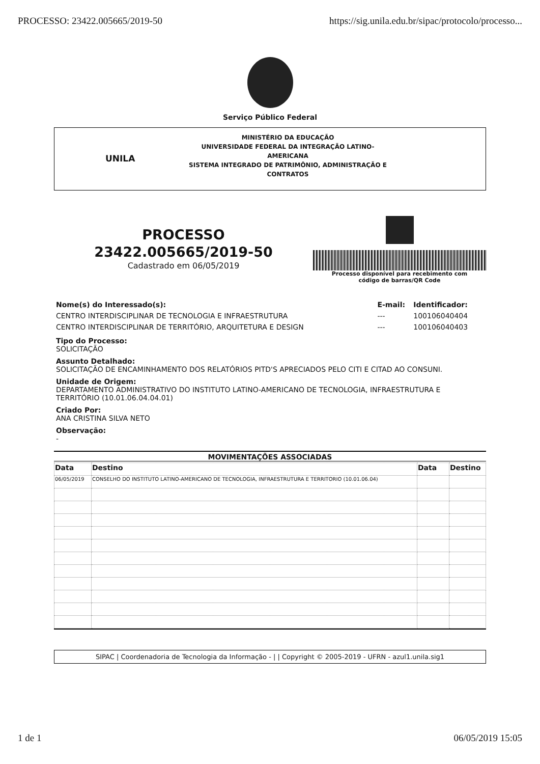PROCESSO: 23422.005665/2019-50 https://sig.unila.edu.br/sipac/protocolo/processo...
Serviço Público Federal
UNILA
MINISTÉRIO DA EDUCAÇÃO
UNIVERSIDADE FEDERAL DA INTEGRAÇÃO LATINO-AMERICANA
SISTEMA INTEGRADO DE PATRIMÔNIO, ADMINISTRAÇÃO E
CONTRATOS
PROCESSO
23422.005665/2019-50
Cadastrado em 06/05/2019
Processo disponível para recebimento com
código de barras/QR Code
| Nome(s) do Interessado(s): | E-mail: | Identificador: |
| CENTRO INTERDISCIPLINAR DE TECNOLOGIA E INFRAESTRUTURA | --- | 100106040404 |
| CENTRO INTERDISCIPLINAR DE TERRITÓRIO, ARQUITETURA E DESIGN | --- | 100106040403 |
Tipo do Processo:
SOLICITAÇÃO
Assunto Detalhado:
SOLICITAÇÃO DE ENCAMINHAMENTO DOS RELATÓRIOS PITD'S APRECIADOS PELO CITI E CITAD AO CONSUNI.
Unidade de Origem:
DEPARTAMENTO ADMINISTRATIVO DO INSTITUTO LATINO-AMERICANO DE TECNOLOGIA, INFRAESTRUTURA E TERRITÓRIO (10.01.06.04.04.01)
Criado Por:
ANA CRISTINA SILVA NETO
Observação:
-
MOVIMENTAÇÕES ASSOCIADAS
| Data | Destino | Data | Destino |
| --- | --- | --- | --- |
| 06/05/2019 | CONSELHO DO INSTITUTO LATINO-AMERICANO DE TECNOLOGIA, INFRAESTRUTURA E TERRITORIO (10.01.06.04) | | |
SIPAC | Coordenadoria de Tecnologia da Informação - | | Copyright © 2005-2019 - UFRN - azul1.unila.sig1
1 de 1 06/05/2019 15:05